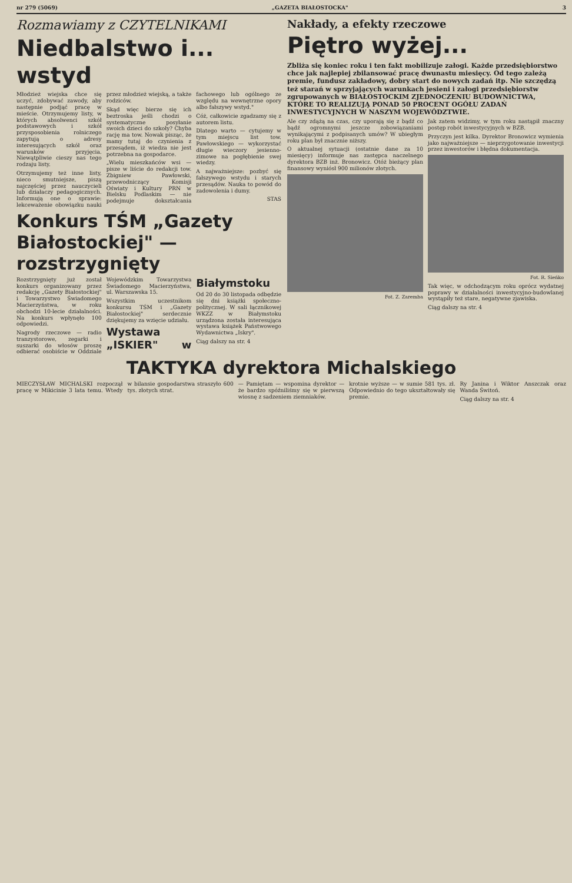nr 279 (5069) „GAZETA BIAŁOSTOCKA" 3
Rozmawiamy z CZYTELNIKAMI
Niedbalstwo i... wstyd
Młodzież wiejska chce się uczyć, zdobywać zawody, aby następnie podjąć pracę w mieście. Otrzymujemy listy, w których absolwenci szkół podstawowych i szkół przysposobienia rolniczego zapytują o adresy interesujących szkół oraz warunków przyjęcia. Niewątpliwie cieszy nas tego rodzaju listy.
Otrzymujemy też inne listy, nieco smutniejsze, piszą najczęściej przez nauczycieli lub działaczy pedagogicznych. Informują one o sprawie: lekceważenie obowiązku nauki przez młodzież wiejską, a także rodziców.
Skąd więc bierze się ich beztroska jeśli chodzi o systematyczne posyłanie swoich dzieci do szkoły? Chyba rację ma tow. Nowak pisząc, że mamy tutaj do czynienia z przesądem, iż wiedza nie jest potrzebna na gospodarce.
„Wielu mieszkańców wsi — pisze w liście do redakcji tow. Zbigniew Pawłowski, przewodniczący Komisji Oświaty i Kultury PRN w Bielsku Podlaskim — nie podejmuje dokształcania fachowego lub ogólnego ze względu na wewnętrzne opory albo fałszywy wstyd."
Cóż, całkowicie zgadzamy się z autorem listu.
Dlatego warto — cytujemy w tym miejscu list tow. Pawłowskiego — wykorzystać długie wieczory jesienno-zimowe na pogłębienie swej wiedzy.
A najważniejsze: pozbyć się fałszywego wstydu i starych przesądów. Nauka to powód do zadowolenia i dumy.
STAS
Konkurs TŚM „Gazety Białostockiej" — rozstrzygnięty
Rozstrzygnięty już został konkurs organizowany przez redakcję „Gazety Białostockiej" i Towarzystwo Świadomego Macierzyństwa, w roku obchodzi 10-lecie działalności. Na konkurs wpłynęło 100 odpowiedzi.
Nagrody rzeczowe — radio tranzystorowe, zegarki i suszarki do włosów proszę odbierać osobiście w Oddziale Wojewódzkim Towarzystwa Świadomego Macierzyństwa, ul. Warszawska 15.
Wszystkim uczestnikom konkursu TŚM i „Gazety Białostockiej" serdecznie dziękujemy za wzięcie udziału.
Wystawa „ISKIER" w Białymstoku
Od 20 do 30 listopada odbędzie się dni książki społeczno-politycznej. W sali łącznikowej WKZZ w Białymstoku urządzona została interesująca wystawa książek Państwowego Wydawnictwa „Iskry".
Ciąg dalszy na str. 4
Nakłady, a efekty rzeczowe
Piętro wyżej...
Zbliża się koniec roku i ten fakt mobilizuje załogi. Każde przedsiębiorstwo chce jak najlepiej zbilansować pracę dwunastu miesięcy. Od tego zależą premie, fundusz zakładowy, dobry start do nowych zadań itp. Nie szczędzą też starań w sprzyjających warunkach jesieni i załogi przedsiębiorstw zgrupowanych w BIAŁOSTOCKIM ZJEDNOCZENIU BUDOWNICTWA, KTÓRE TO REALIZUJĄ PONAD 50 PROCENT OGÓŁU ZADAŃ INWESTYCYJNYCH W NASZYM WOJEWÓDZTWIE.
Ale czy zdążą na czas, czy uporają się z bądź co bądź ogromnymi jeszcze zobowiązaniami wynikającymi z podpisanych umów? W ubiegłym roku plan był znacznie niższy.
O aktualnej sytuacji (ostatnie dane za 10 miesięcy) informuje nas zastępca naczelnego dyrektora BZB inż. Bronowicz. Otóż bieżący plan finansowy wyniósł 900 milionów złotych.
Fot. Z. Zaremba
Jak zatem widzimy, w tym roku nastąpił znaczny postęp robót inwestycyjnych w BZB.
Przyczyn jest kilka. Dyrektor Bronowicz wymienia jako najważniejsze — nieprzygotowanie inwestycji przez inwestorów i błędna dokumentacja.
Fot. R. Sieńko
Tak więc, w odchodzącym roku oprócz wydatnej poprawy w działalności inwestycyjno-budowlanej wystąpiły też stare, negatywne zjawiska.
Ciąg dalszy na str. 4
TAKTYKA dyrektora Michalskiego
MIECZYSŁAW MICHALSKI rozpoczął pracę w Mikicinie 3 lata temu. Wtedy w bilansie gospodarstwa straszyło 600 tys. złotych strat.
— Pamiętam — wspomina dyrektor — że bardzo spóźniliśmy się w pierwszą wiosnę z sadzeniem ziemniaków.
krotnie wyższe — w sumie 581 tys. zł. Odpowiednio do tego ukształtowały się premie.
Ry Janina i Wiktor Anszczak oraz Wanda Świtoń.
Ciąg dalszy na str. 4